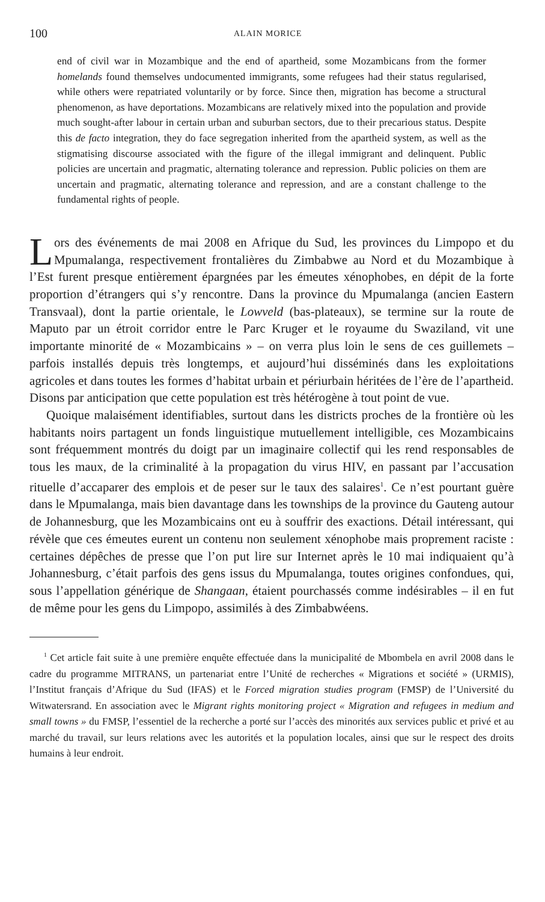100 ALAIN MORICE
end of civil war in Mozambique and the end of apartheid, some Mozambicans from the former homelands found themselves undocumented immigrants, some refugees had their status regularised, while others were repatriated voluntarily or by force. Since then, migration has become a structural phenomenon, as have deportations. Mozambicans are relatively mixed into the population and provide much sought-after labour in certain urban and suburban sectors, due to their precarious status. Despite this de facto integration, they do face segregation inherited from the apartheid system, as well as the stigmatising discourse associated with the figure of the illegal immigrant and delinquent. Public policies are uncertain and pragmatic, alternating tolerance and repression. Public policies on them are uncertain and pragmatic, alternating tolerance and repression, and are a constant challenge to the fundamental rights of people.
Lors des événements de mai 2008 en Afrique du Sud, les provinces du Limpopo et du Mpumalanga, respectivement frontalières du Zimbabwe au Nord et du Mozambique à l’Est furent presque entièrement épargnées par les émeutes xénophobes, en dépit de la forte proportion d’étrangers qui s’y rencontre. Dans la province du Mpumalanga (ancien Eastern Transvaal), dont la partie orientale, le Lowveld (bas-plateaux), se termine sur la route de Maputo par un étroit corridor entre le Parc Kruger et le royaume du Swaziland, vit une importante minorité de « Mozambicains » – on verra plus loin le sens de ces guillemets – parfois installés depuis très longtemps, et aujourd’hui disséminés dans les exploitations agricoles et dans toutes les formes d’habitat urbain et périurbain héritées de l’ère de l’apartheid. Disons par anticipation que cette population est très hétérogène à tout point de vue.
Quoique malaisément identifiables, surtout dans les districts proches de la frontière où les habitants noirs partagent un fonds linguistique mutuellement intelligible, ces Mozambicains sont fréquemment montrés du doigt par un imaginaire collectif qui les rend responsables de tous les maux, de la criminalité à la propagation du virus HIV, en passant par l’accusation rituelle d’accaparer des emplois et de peser sur le taux des salaires<sup>1</sup>. Ce n’est pourtant guère dans le Mpumalanga, mais bien davantage dans les townships de la province du Gauteng autour de Johannesburg, que les Mozambicains ont eu à souffrir des exactions. Détail intéressant, qui révèle que ces émeutes eurent un contenu non seulement xénophobe mais proprement raciste : certaines dépêches de presse que l’on put lire sur Internet après le 10 mai indiquaient qu’à Johannesburg, c’était parfois des gens issus du Mpumalanga, toutes origines confondues, qui, sous l’appellation générique de Shangaan, étaient pourchassés comme indésirables – il en fut de même pour les gens du Limpopo, assimilés à des Zimbabwéens.
<sup>1</sup> Cet article fait suite à une première enquête effectuée dans la municipalité de Mbombela en avril 2008 dans le cadre du programme MITRANS, un partenariat entre l’Unité de recherches « Migrations et société » (URMIS), l’Institut français d’Afrique du Sud (IFAS) et le Forced migration studies program (FMSP) de l’Université du Witwatersrand. En association avec le Migrant rights monitoring project « Migration and refugees in medium and small towns » du FMSP, l’essentiel de la recherche a porté sur l’accès des minorités aux services public et privé et au marché du travail, sur leurs relations avec les autorités et la population locales, ainsi que sur le respect des droits humains à leur endroit.